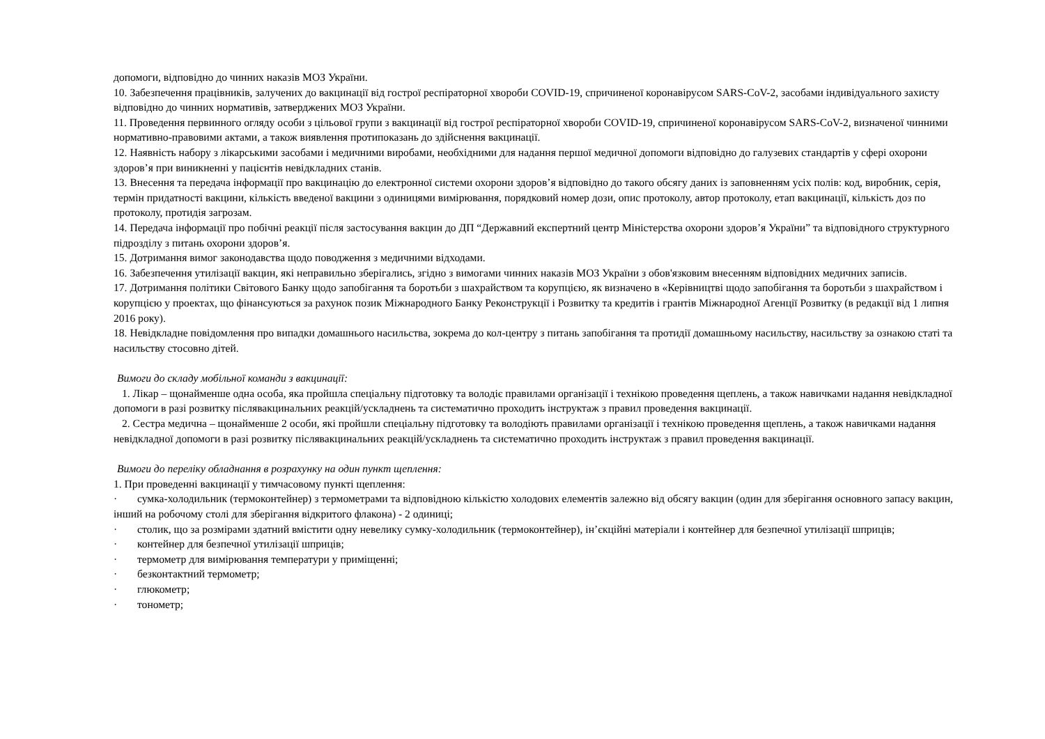допомоги, відповідно до чинних наказів МОЗ України.
10. Забезпечення працівників, залучених до вакцинації від гострої респіраторної хвороби COVID-19, спричиненої коронавірусом SARS-CoV-2, засобами індивідуального захисту відповідно до чинних нормативів, затверджених МОЗ України.
11. Проведення первинного огляду особи з цільової групи з вакцинації від гострої респіраторної хвороби COVID-19, спричиненої коронавірусом SARS-CoV-2, визначеної чинними нормативно-правовими актами, а також виявлення протипоказань до здійснення вакцинації.
12. Наявність набору з лікарськими засобами і медичними виробами, необхідними для надання першої медичної допомоги відповідно до галузевих стандартів у сфері охорони здоров’я при виникненні у пацієнтів невідкладних станів.
13. Внесення та передача інформації про вакцинацію до електронної системи охорони здоров’я відповідно до такого обсягу даних із заповненням усіх полів: код, виробник, серія, термін придатності вакцини, кількість введеної вакцини з одиницями вимірювання, порядковий номер дози, опис протоколу, автор протоколу, етап вакцинації, кількість доз по протоколу, протидія загрозам.
14. Передача інформації про побічні реакції після застосування вакцин до ДП “Державний експертний центр Міністерства охорони здоров’я України” та відповідного структурного підрозділу з питань охорони здоров’я.
15. Дотримання вимог законодавства щодо поводження з медичними відходами.
16. Забезпечення утилізації вакцин, які неправильно зберігались, згідно з вимогами чинних наказів МОЗ України з обов'язковим внесенням відповідних медичних записів.
17. Дотримання політики Світового Банку щодо запобігання та боротьби з шахрайством та корупцією, як визначено в «Керівництві щодо запобігання та боротьби з шахрайством і корупцією у проектах, що фінансуються за рахунок позик Міжнародного Банку Реконструкції і Розвитку та кредитів і грантів Міжнародної Агенції Розвитку (в редакції від 1 липня 2016 року).
18. Невідкладне повідомлення про випадки домашнього насильства, зокрема до кол-центру з питань запобігання та протидії домашньому насильству, насильству за ознакою статі та насильству стосовно дітей.
Вимоги до складу мобільної команди з вакцинації:
1. Лікар – щонайменше одна особа, яка пройшла спеціальну підготовку та володіє правилами організації і технікою проведення щеплень, а також навичками надання невідкладної допомоги в разі розвитку післявакцинальних реакцій/ускладнень та систематично проходить інструктаж з правил проведення вакцинації.
2. Сестра медична – щонайменше 2 особи, які пройшли спеціальну підготовку та володіють правилами організації і технікою проведення щеплень, а також навичками надання невідкладної допомоги в разі розвитку післявакцинальних реакцій/ускладнень та систематично проходить інструктаж з правил проведення вакцинації.
Вимоги до переліку обладнання в розрахунку на один пункт щеплення:
1. При проведенні вакцинації у тимчасовому пункті щеплення:
· сумка-холодильник (термоконтейнер) з термометрами та відповідною кількістю холодових елементів залежно від обсягу вакцин (один для зберігання основного запасу вакцин, інший на робочому столі для зберігання відкритого флакона) - 2 одиниці;
· столик, що за розмірами здатний вмістити одну невелику сумку-холодильник (термоконтейнер), ін’єкційні матеріали і контейнер для безпечної утилізації шприців;
· контейнер для безпечної утилізації шприців;
· термометр для вимірювання температури у приміщенні;
· безконтактний термометр;
· глюкометр;
· тонометр;